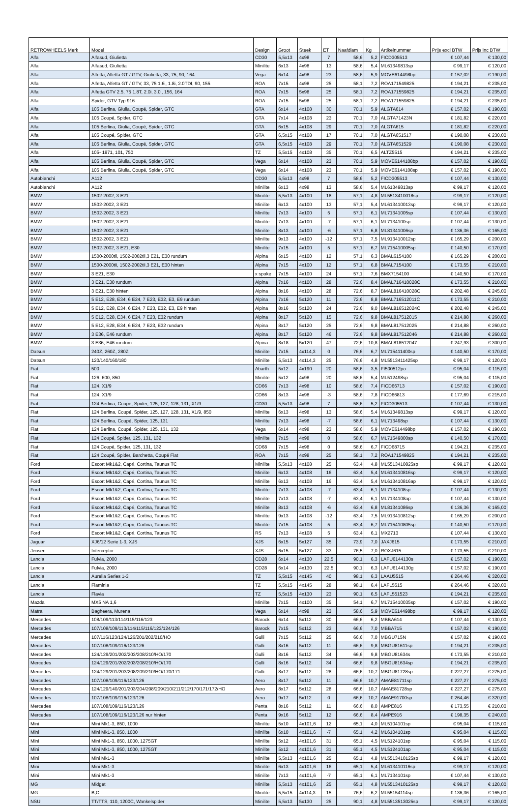| RETROWHEELS Merk | Model | Design | Groot | Steek | ET | Naafdiam | Kg | Artikelnummer | Prijs excl BTW | Prijs inc BTW |
| --- | --- | --- | --- | --- | --- | --- | --- | --- | --- | --- |
| Alfa | Alfasud, Giulietta | CD30 | 5,5x13 | 4x98 | 7 | 58,6 | 5,2 | FICD305513 | € 107,44 | € 130,00 |
| Alfa | Alfasud, Giulietta | Minilite | 6x13 | 4x98 | 13 | 58,6 | 5,4 | ML61349813sp | € 99,17 | € 120,00 |
| Alfa | Alfetta, Alfetta GT / GTV, Giulietta, 33, 75, 90, 164 | Vega | 6x14 | 4x98 | 23 | 58,6 | 5,9 | MOVE614498bp | € 157,02 | € 190,00 |
| Alfa | Alfetta, Alfetta GT / GTV, 33, 75 1.6i, 1.8i, 2.0TDI, 90, 155 | ROA | 7x15 | 4x98 | 25 | 58,1 | 7,2 | ROA171549825 | € 194,21 | € 235,00 |
| Alfa | Alfetta GTV 2.5, 75 1.8T, 2.0i, 3.0i, 156, 164 | ROA | 7x15 | 5x98 | 25 | 58,1 | 7,2 | ROA171559825 | € 194,21 | € 235,00 |
| Alfa | Spider, GTV Typ 916 | ROA | 7x15 | 5x98 | 25 | 58,1 | 7,2 | ROA171559825 | € 194,21 | € 235,00 |
| Alfa | 105 Berlina, Giulia, Coupé, Spider, GTC | GTA | 6x14 | 4x108 | 30 | 70,1 | 5,9 | ALGTA614 | € 157,02 | € 190,00 |
| Alfa | 105 Coupé, Spider, GTC | GTA | 7x14 | 4x108 | 23 | 70,1 | 7,0 | ALGTA71423N | € 181,82 | € 220,00 |
| Alfa | 105 Berlina, Giulia, Coupé, Spider, GTC | GTA | 6x15 | 4x108 | 29 | 70,1 | 7,0 | ALGTA615 | € 181,82 | € 220,00 |
| Alfa | 105 Coupé, Spider, GTC | GTA | 6,5x15 | 4x108 | 17 | 70,1 | 7,0 | ALGTA651517 | € 190,08 | € 230,00 |
| Alfa | 105 Berlina, Giulia, Coupé, Spider, GTC | GTA | 6,5x15 | 4x108 | 29 | 70,1 | 7,0 | ALGTA651529 | € 190,08 | € 230,00 |
| Alfa | 105- 1971, 101, 750 | TZ | 5,5x15 | 4x108 | 35 | 70,1 | 6,5 | ALTZ5515 | € 194,21 | € 235,00 |
| Alfa | 105 Berlina, Giulia, Coupé, Spider, GTC | Vega | 6x14 | 4x108 | 23 | 70,1 | 5,9 | MOVE6144108bp | € 157,02 | € 190,00 |
| Alfa | 105 Berlina, Giulia, Coupé, Spider, GTC | Vega | 6x14 | 4x108 | 23 | 70,1 | 5,9 | MOVE6144108sp | € 157,02 | € 190,00 |
| Autobianchi | A112 | CD30 | 5,5x13 | 4x98 | 7 | 58,6 | 5,2 | FICD305513 | € 107,44 | € 130,00 |
| Autobianchi | A112 | Minilite | 6x13 | 4x98 | 13 | 58,6 | 5,4 | ML61349813sp | € 99,17 | € 120,00 |
| BMW | 1502-2002, 3 E21 | Minilite | 5,5x13 | 4x100 | 18 | 57,1 | 4,8 | ML5513410018sp | € 99,17 | € 120,00 |
| BMW | 1502-2002, 3 E21 | Minilite | 6x13 | 4x100 | 13 | 57,1 | 5,4 | ML613410013sp | € 99,17 | € 120,00 |
| BMW | 1502-2002, 3 E21 | Minilite | 7x13 | 4x100 | 5 | 57,1 | 6,1 | ML71341005sp | € 107,44 | € 130,00 |
| BMW | 1502-2002, 3 E21 | Minilite | 7x13 | 4x100 | -7 | 57,1 | 6,1 | ML7134100sp | € 107,44 | € 130,00 |
| BMW | 1502-2002, 3 E21 | Minilite | 8x13 | 4x100 | -6 | 57,1 | 6,8 | ML81341006sp | € 136,36 | € 165,00 |
| BMW | 1502-2002, 3 E21 | Minilite | 9x13 | 4x100 | -12 | 57,1 | 7,5 | ML913410012sp | € 165,29 | € 200,00 |
| BMW | 1502-2002, 3 E21, E30 | Minilite | 7x15 | 4x100 | 5 | 57,1 | 6,7 | ML715410005sp | € 140,50 | € 170,00 |
| BMW | 1500-2000tii, 1502-2002tii,3 E21, E30 rundum | Alpina | 6x15 | 4x100 | 12 | 57,1 | 6,3 | BMAL6154100 | € 165,29 | € 200,00 |
| BMW | 1500-2000tii, 1502-2002tii,3 E21, E30 hinten | Alpina | 7x15 | 4x100 | 12 | 57,1 | 6,8 | BMAL7154100 | € 173,55 | € 210,00 |
| BMW | 3 E21, E30 | x spoke | 7x15 | 4x100 | 24 | 57,1 | 7,6 | BMX7154100 | € 140,50 | € 170,00 |
| BMW | 3 E21, E30 rundum | Alpina | 7x16 | 4x100 | 28 | 72,6 | 8,4 | BMAL716410028C | € 173,55 | € 210,00 |
| BMW | 3 E21, E30 hinten | Alpina | 8x16 | 4x100 | 28 | 72,6 | 8,7 | BMAL816410028C | € 202,48 | € 245,00 |
| BMW | 5 E12, E28, E34, 6 E24, 7 E23, E32, E3, E9 rundum | Alpina | 7x16 | 5x120 | 11 | 72,6 | 8,8 | BMAL716512011C | € 173,55 | € 210,00 |
| BMW | 5 E12, E28, E34, 6 E24, 7 E23, E32, E3, E9 hinten | Alpina | 8x16 | 5x120 | 24 | 72,6 | 9,0 | BMAL816512024C | € 202,48 | € 245,00 |
| BMW | 5 E12, E28, E34, 6 E24, 7 E23, E32 rundum | Alpina | 8x17 | 5x120 | 15 | 72,6 | 9,8 | BMAL817512015 | € 214,88 | € 260,00 |
| BMW | 5 E12, E28, E34, 6 E24, 7 E23, E32 rundum | Alpina | 8x17 | 5x120 | 25 | 72,6 | 9,8 | BMAL817512025 | € 214,88 | € 260,00 |
| BMW | 3 E36, E46 rundum | Alpina | 8x17 | 5x120 | 46 | 72,6 | 9,8 | BMAL817512046 | € 214,88 | € 260,00 |
| BMW | 3 E36, E46 rundum | Alpina | 8x18 | 5x120 | 47 | 72,6 | 10,8 | BMAL818512047 | € 247,93 | € 300,00 |
| Datsun | 240Z, 260Z, 280Z | Minilite | 7x15 | 4x114,3 | 0 | 76,6 | 6,7 | ML715411400sp | € 140,50 | € 170,00 |
| Datsun | 120/140/160/180 | Minilite | 5,5x13 | 4x114,3 | 25 | 76,6 | 4,8 | ML5513411425sp | € 99,17 | € 120,00 |
| Fiat | 500 | Abarth | 5x12 | 4x190 | 20 | 58,6 | 3,5 | FI500512po | € 95,04 | € 115,00 |
| Fiat | 126, 600, 850 | Minilite | 5x12 | 4x98 | 20 | 58,6 | 5,4 | ML512498sp | € 95,04 | € 115,00 |
| Fiat | 124, X1/9 | CD66 | 7x13 | 4x98 | 10 | 58,6 | 7,4 | FICD66713 | € 157,02 | € 190,00 |
| Fiat | 124, X1/9 | CD66 | 8x13 | 4x98 | -3 | 58,6 | 7,8 | FICD66813 | € 177,69 | € 215,00 |
| Fiat | 124 Berlina, Coupé, Spider, 125, 127, 128, 131, X1/9 | CD30 | 5,5x13 | 4x98 | 7 | 58,6 | 5,2 | FICD305513 | € 107,44 | € 130,00 |
| Fiat | 124 Berlina, Coupé, Spider, 125, 127, 128, 131, X1/9, 850 | Minilite | 6x13 | 4x98 | 13 | 58,6 | 5,4 | ML61349813sp | € 99,17 | € 120,00 |
| Fiat | 124 Berlina, Coupé, Spider, 125, 131 | Minilite | 7x13 | 4x98 | -7 | 58,6 | 6,1 | ML713498sp | € 107,44 | € 130,00 |
| Fiat | 124 Berlina, Coupé, Spider, 125, 131, 132 | Vega | 6x14 | 4x98 | 23 | 58,6 | 5,9 | MOVE614498bp | € 157,02 | € 190,00 |
| Fiat | 124 Coupé, Spider, 125, 131, 132 | Minilite | 7x15 | 4x98 | 0 | 58,6 | 6,7 | ML71549800sp | € 140,50 | € 170,00 |
| Fiat | 124 Coupé, Spider, 125, 131, 132 | CD68 | 7x15 | 4x98 | 0 | 58,6 | 6,7 | FICD68715 | € 194,21 | € 235,00 |
| Fiat | 124 Coupé, Spider, Barchetta, Coupé Fiat | ROA | 7x15 | 4x98 | 25 | 58,1 | 7,2 | ROA171549825 | € 194,21 | € 235,00 |
| Ford | Escort Mk1&2, Capri, Cortina, Taunus TC | Minilite | 5,5x13 | 4x108 | 25 | 63,4 | 4,8 | ML5513410825sp | € 99,17 | € 120,00 |
| Ford | Escort Mk1&2, Capri, Cortina, Taunus TC | Minilite | 6x13 | 4x108 | 16 | 63,4 | 5,4 | ML613410816sp | € 99,17 | € 120,00 |
| Ford | Escort Mk1&2, Capri, Cortina, Taunus TC | Minilite | 6x13 | 4x108 | 16 | 63,4 | 5,4 | ML613410816ap | € 99,17 | € 120,00 |
| Ford | Escort Mk1&2, Capri, Cortina, Taunus TC | Minilite | 7x13 | 4x108 | -7 | 63,4 | 6,1 | ML7134108sp | € 107,44 | € 130,00 |
| Ford | Escort Mk1&2, Capri, Cortina, Taunus TC | Minilite | 7x13 | 4x108 | -7 | 63,4 | 6,1 | ML7134108ap | € 107,44 | € 130,00 |
| Ford | Escort Mk1&2, Capri, Cortina, Taunus TC | Minilite | 8x13 | 4x108 | -6 | 63,4 | 6,8 | ML81341086sp | € 136,36 | € 165,00 |
| Ford | Escort Mk1&2, Capri, Cortina, Taunus TC | Minilite | 9x13 | 4x108 | -12 | 63,4 | 7,5 | ML913410812sp | € 165,29 | € 200,00 |
| Ford | Escort Mk1&2, Capri, Cortina, Taunus TC | Minilite | 7x15 | 4x108 | 5 | 63,4 | 6,7 | ML715410805sp | € 140,50 | € 170,00 |
| Ford | Escort Mk1&2, Capri, Cortina, Taunus TC | RS | 7x13 | 4x108 | 5 | 63,4 | 6,1 | MX2713 | € 107,44 | € 130,00 |
| Jaguar | XJ6/12 Serie 1-3, XJS | XJS | 6x15 | 5x127 | 35 | 73,9 | 7,0 | JAXJ615 | € 173,55 | € 210,00 |
| Jensen | Interceptor | XJS | 6x15 | 5x127 | 33 | 76,5 | 7,0 | ROXJ615 | € 173,55 | € 210,00 |
| Lancia | Fulvia, 2000 | CD28 | 6x14 | 4x130 | 22,5 | 90,1 | 6,3 | LAFU6144130s | € 157,02 | € 190,00 |
| Lancia | Fulvia, 2000 | CD28 | 6x14 | 4x130 | 22,5 | 90,1 | 6,3 | LAFU6144130g | € 157,02 | € 190,00 |
| Lancia | Aurelia Series 1-3 | TZ | 5,5x15 | 4x145 | 40 | 98,1 | 6,3 | LAAU5515 | € 264,46 | € 320,00 |
| Lancia | Flaminia | TZ | 5,5x15 | 4x145 | 28 | 98,1 | 6,4 | LAFL5515 | € 264,46 | € 320,00 |
| Lancia | Flavia | TZ | 5,5x15 | 4x130 | 23 | 90,1 | 6,5 | LAFL551523 | € 194,21 | € 235,00 |
| Mazda | MX5 NA 1,6 | Minilite | 7x15 | 4x100 | 35 | 54,1 | 6,7 | ML715410035sp | € 157,02 | € 190,00 |
| Matra | Bagheera, Murena | Vega | 6x14 | 4x98 | 23 | 58,6 | 5,9 | MOVE614498bp | € 99,17 | € 120,00 |
| Mercedes | 108/109/113/114/115/116/123 | Barock | 6x14 | 5x112 | 30 | 66,6 | 6,2 | MBBA614 | € 107,44 | € 130,00 |
| Mercedes | 107/108/109/113/114/115/116/123/124/126 | Barock | 7x15 | 5x112 | 23 | 66,6 | 7,0 | MBBA715 | € 157,02 | € 190,00 |
| Mercedes | 107/116/123/124/126/201/202/210/HO | Gulli | 7x15 | 5x112 | 25 | 66,6 | 7,0 | MBGU715N | € 157,02 | € 190,00 |
| Mercedes | 107/108/109/116/123/126 | Gulli | 8x16 | 5x112 | 11 | 66,6 | 9,8 | MBGU81611sp | € 194,21 | € 235,00 |
| Mercedes | 124/129/201/202/203/208/210/HO/170 | Gulli | 8x16 | 5x112 | 34 | 66,6 | 9,8 | MBGU81634s | € 173,55 | € 210,00 |
| Mercedes | 124/129/201/202/203/208/210/HO/170 | Gulli | 8x16 | 5x112 | 34 | 66,6 | 9,8 | MBGU81634sp | € 194,21 | € 235,00 |
| Mercedes | 124/129/201/203/208/209/210/HO/170/171 | Gulli | 8x17 | 5x112 | 28 | 66,6 | 10,7 | MBGU81728sp | € 227,27 | € 275,00 |
| Mercedes | 107/108/109/116/123/126 | Aero | 8x17 | 5x112 | 11 | 66,6 | 10,7 | AMAE81711sp | € 227,27 | € 275,00 |
| Mercedes | 124/129/140/201/203/204/208/209/210/211/212/170/171/172/HO | Aero | 8x17 | 5x112 | 28 | 66,6 | 10,7 | AMAE81728sp | € 227,27 | € 275,00 |
| Mercedes | 107/108/109/116/123/126 | Aero | 9x17 | 5x112 | 0 | 66,6 | 10,7 | AMAE91700sp | € 264,46 | € 320,00 |
| Mercedes | 107/108/109/116/123/126 | Penta | 8x16 | 5x112 | 11 | 66,6 | 8,0 | AMPE816 | € 173,55 | € 210,00 |
| Mercedes | 107/108/109/116/123/126 nur hinten | Penta | 9x16 | 5x112 | 12 | 66,6 | 8,4 | AMPE916 | € 198,35 | € 240,00 |
| Mini | Mini Mk1-3, 850, 1000 | Minilite | 5x10 | 4x101,6 | 12 | 65,1 | 4,0 | ML5104101sp | € 95,04 | € 115,00 |
| Mini | Mini Mk1-3, 850, 1000 | Minilite | 6x10 | 4x101,6 | -7 | 65,1 | 4,2 | ML6104101sp | € 95,04 | € 115,00 |
| Mini | Mini Mk1-3, 850, 1000, 1275GT | Minilite | 5x12 | 4x101,6 | 31 | 65,1 | 4,5 | ML5124101sp | € 95,04 | € 115,00 |
| Mini | Mini Mk1-3, 850, 1000, 1275GT | Minilite | 5x12 | 4x101,6 | 31 | 65,1 | 4,5 | ML5124101ap | € 95,04 | € 115,00 |
| Mini | Mini Mk1-3 | Minilite | 5,5x13 | 4x101,6 | 25 | 65,1 | 4,8 | ML5513410125sp | € 99,17 | € 120,00 |
| Mini | Mini Mk1-3 | Minilite | 6x13 | 4x101,6 | 16 | 65,1 | 5,4 | ML613410116sp | € 99,17 | € 120,00 |
| Mini | Mini Mk1-3 | Minilite | 7x13 | 4x101,6 | -7 | 65,1 | 6,1 | ML7134101sp | € 107,44 | € 130,00 |
| MG | Midget | Minilite | 5,5x13 | 4x101,6 | 25 | 65,1 | 4,8 | ML5513410125sp | € 99,17 | € 120,00 |
| MG | B,C | Minilite | 5,5x15 | 4x114,3 | 15 | 76,6 | 6,2 | ML55154114sp | € 136,36 | € 165,00 |
| NSU | TT/TTS, 110, 1200C, Wankelspider | Minilite | 5,5x13 | 5x130 | 25 | 90,1 | 4,8 | ML5513513025sp | € 99,17 | € 120,00 |